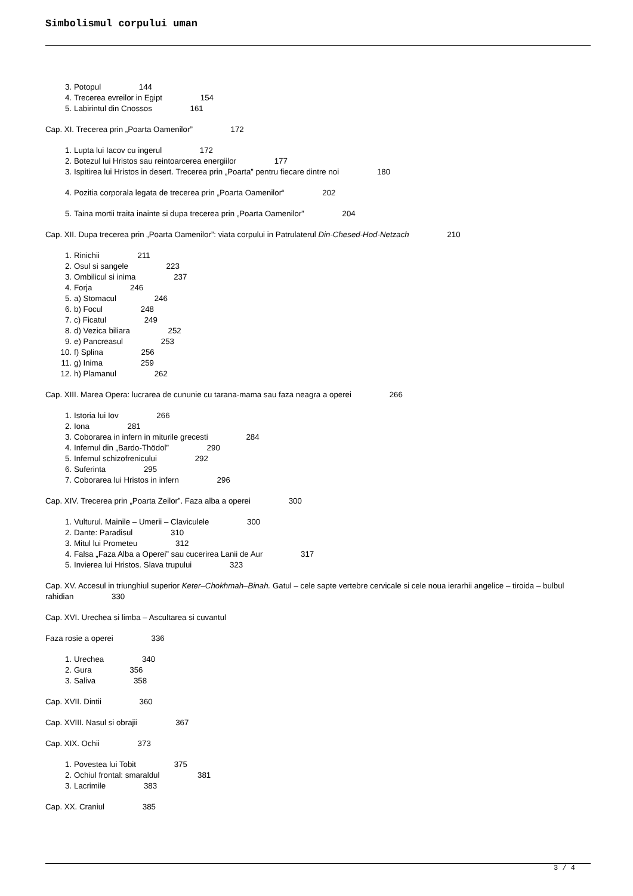Simbolismul corpului uman
3. Potopul 144
4. Trecerea evreilor in Egipt 154
5. Labirintul din Cnossos 161
Cap. XI. Trecerea prin „Poarta Oamenilor” 172
1. Lupta lui Iacov cu ingerul 172
2. Botezul lui Hristos sau reintoarcerea energiilor 177
3. Ispitirea lui Hristos in desert. Trecerea prin „Poarta” pentru fiecare dintre noi 180
4. Pozitia corporala legata de trecerea prin „Poarta Oamenilor“ 202
5. Taina mortii traita inainte si dupa trecerea prin „Poarta Oamenilor” 204
Cap. XII. Dupa trecerea prin „Poarta Oamenilor”: viata corpului in Patrulaterul Din-Chesed-Hod-Netzach 210
1. Rinichii 211
2. Osul si sangele 223
3. Ombilicul si inima 237
4. Forja 246
5. a) Stomacul 246
6. b) Focul 248
7. c) Ficatul 249
8. d) Vezica biliara 252
9. e) Pancreasul 253
10. f) Splina 256
11. g) Inima 259
12. h) Plamanul 262
Cap. XIII. Marea Opera: lucrarea de cununie cu tarana-mama sau faza neagra a operei 266
1. Istoria lui Iov 266
2. Iona 281
3. Coborarea in infern in miturile grecesti 284
4. Infernul din „Bardo-Thödol” 290
5. Infernul schizofrenicului 292
6. Suferinta 295
7. Coborarea lui Hristos in infern 296
Cap. XIV. Trecerea prin „Poarta Zeilor”. Faza alba a operei 300
1. Vulturul. Mainile – Umerii – Claviculele 300
2. Dante: Paradisul 310
3. Mitul lui Prometeu 312
4. Falsa „Faza Alba a Operei” sau cucerirea Lanii de Aur 317
5. Invierea lui Hristos. Slava trupului 323
Cap. XV. Accesul in triunghiul superior Keter–Chokhmah–Binah. Gatul – cele sapte vertebre cervicale si cele noua ierarhii angelice – tiroida – bulbul rahidian 330
Cap. XVI. Urechea si limba – Ascultarea si cuvantul
Faza rosie a operei 336
1. Urechea 340
2. Gura 356
3. Saliva 358
Cap. XVII. Dintii 360
Cap. XVIII. Nasul si obrajii 367
Cap. XIX. Ochii 373
1. Povestea lui Tobit 375
2. Ochiul frontal: smaraldul 381
3. Lacrimile 383
Cap. XX. Craniul 385
3 / 4